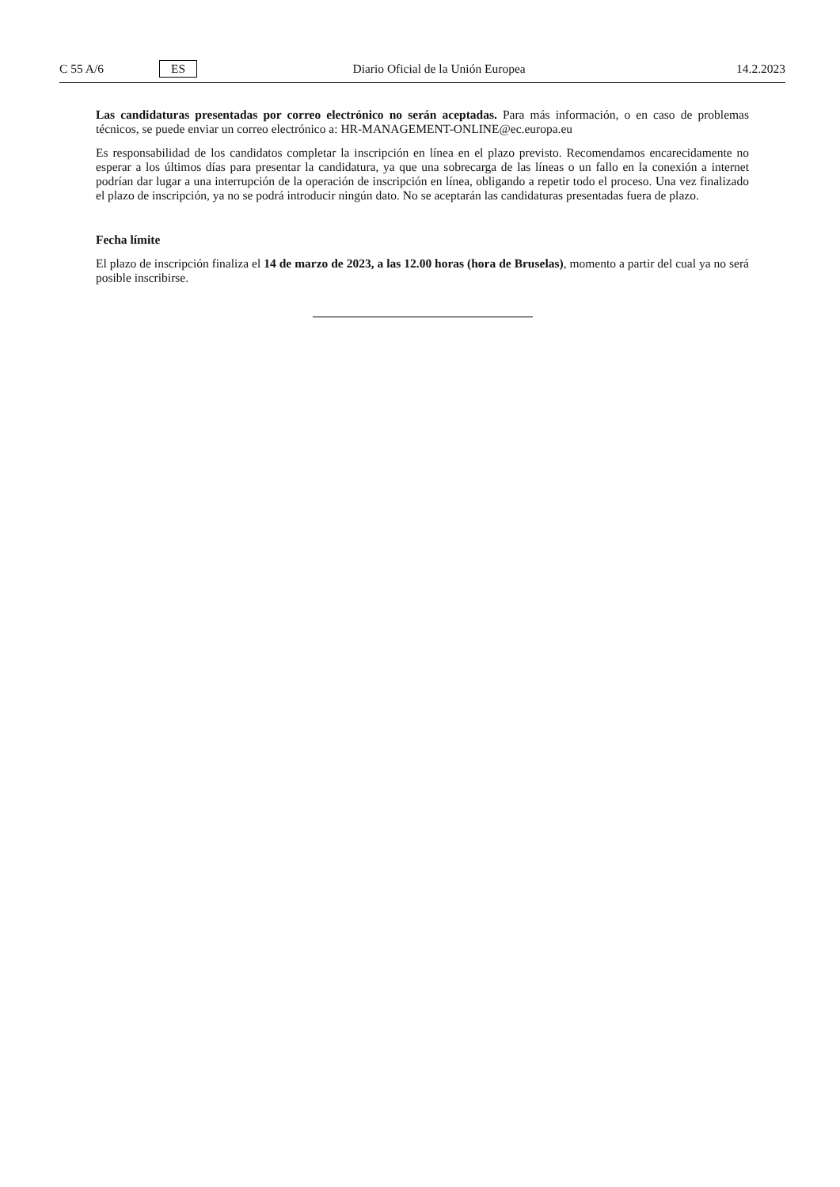C 55 A/6 ES Diario Oficial de la Unión Europea 14.2.2023
Las candidaturas presentadas por correo electrónico no serán aceptadas. Para más información, o en caso de problemas técnicos, se puede enviar un correo electrónico a: HR-MANAGEMENT-ONLINE@ec.europa.eu
Es responsabilidad de los candidatos completar la inscripción en línea en el plazo previsto. Recomendamos encarecidamente no esperar a los últimos días para presentar la candidatura, ya que una sobrecarga de las líneas o un fallo en la conexión a internet podrían dar lugar a una interrupción de la operación de inscripción en línea, obligando a repetir todo el proceso. Una vez finalizado el plazo de inscripción, ya no se podrá introducir ningún dato. No se aceptarán las candidaturas presentadas fuera de plazo.
Fecha límite
El plazo de inscripción finaliza el 14 de marzo de 2023, a las 12.00 horas (hora de Bruselas), momento a partir del cual ya no será posible inscribirse.